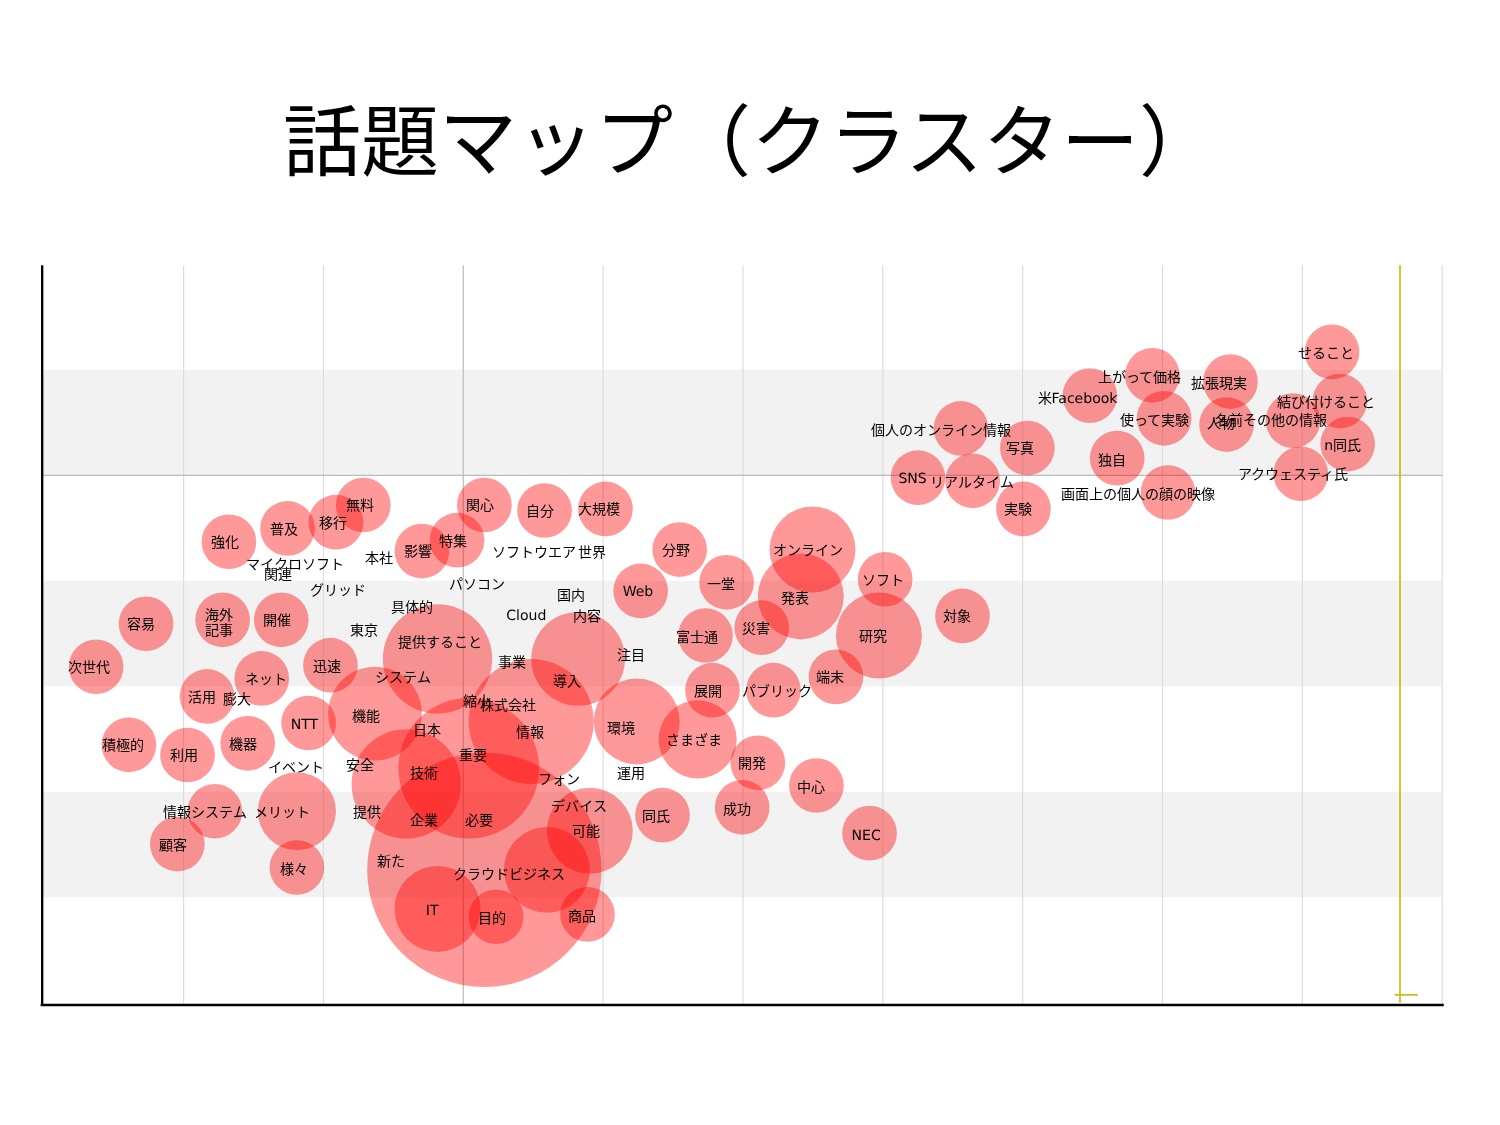話題マップ（クラスター）
せること
上がって価格
拡張現実
米Facebook
結び付けること
使って実験
人物
名前その他の情報
個人のオンライン情報
写真
独自
n同氏
SNS
リアルタイム
アクウェスティ氏
画面上の個人の顔の映像
実験
無料
関心
自分
大規模
移行
普及
強化
特集
影響
本社
マイクロソフト
関連
ソフトウエア
世界
分野
オンライン
ソフト
パソコン
一堂
グリッド
国内
Web
発表
具体的
海外
記事
開催
容易
Cloud
内容
対象
東京
災害
研究
提供すること
富士通
注目
事業
次世代
迅速
ネット
システム
端末
導入
展開
パブリック
活用
膨大
縮小
株式会社
機能
NTT
日本
情報
環境
さまざま
積極的
利用
機器
重要
開発
イベント
安全
技術
運用
フォン
中心
デバイス
成功
情報システム
メリット
提供
同氏
企業
必要
可能
NEC
顧客
新た
様々
クラウドビジネス
IT
目的
商品